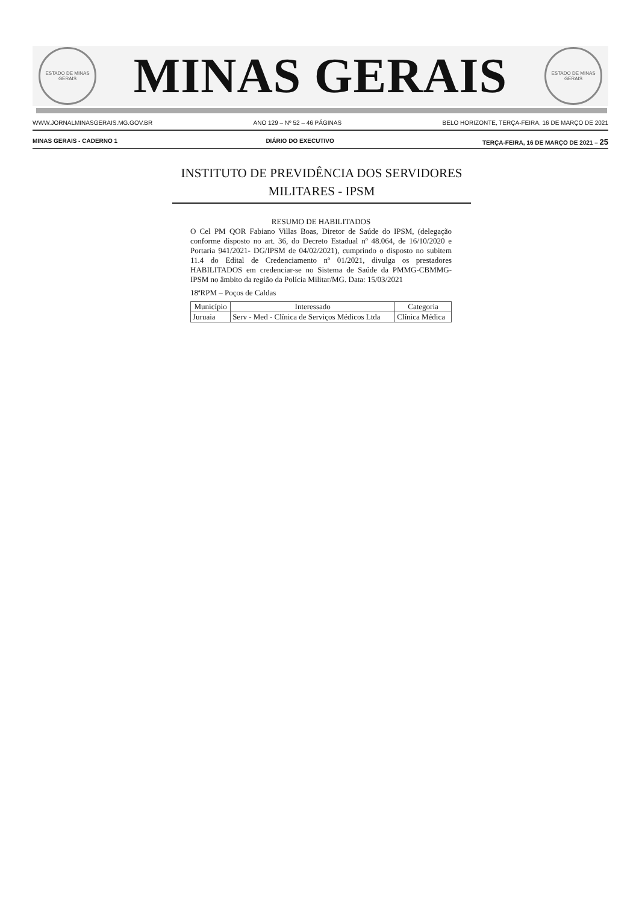ESTADO DE MINAS GERAIS
MINAS GERAIS
ESTADO DE MINAS GERAIS
WWW.JORNALMINASGERAIS.MG.GOV.BR ANO 129 – Nº 52 – 46 PÁGINAS BELO HORIZONTE, TERÇA-FEIRA, 16 DE MARÇO DE 2021
MINAS GERAIS - CADERNO 1 DIÁRIO DO EXECUTIVO TERÇA-FEIRA, 16 DE MARÇO DE 2021 – 25
INSTITUTO DE PREVIDÊNCIA DOS SERVIDORES MILITARES - IPSM
RESUMO DE HABILITADOS
O Cel PM QOR Fabiano Villas Boas, Diretor de Saúde do IPSM, (delegação conforme disposto no art. 36, do Decreto Estadual nº 48.064, de 16/10/2020 e Portaria 941/2021- DG/IPSM de 04/02/2021), cumprindo o disposto no subitem 11.4 do Edital de Credenciamento nº 01/2021, divulga os prestadores HABILITADOS em credenciar-se no Sistema de Saúde da PMMG-CBMMG-IPSM no âmbito da região da Polícia Militar/MG. Data: 15/03/2021
18ªRPM – Poços de Caldas
| Município | Interessado | Categoria |
| --- | --- | --- |
| Juruaia | Serv - Med - Clínica de Serviços Médicos Ltda | Clínica Médica |